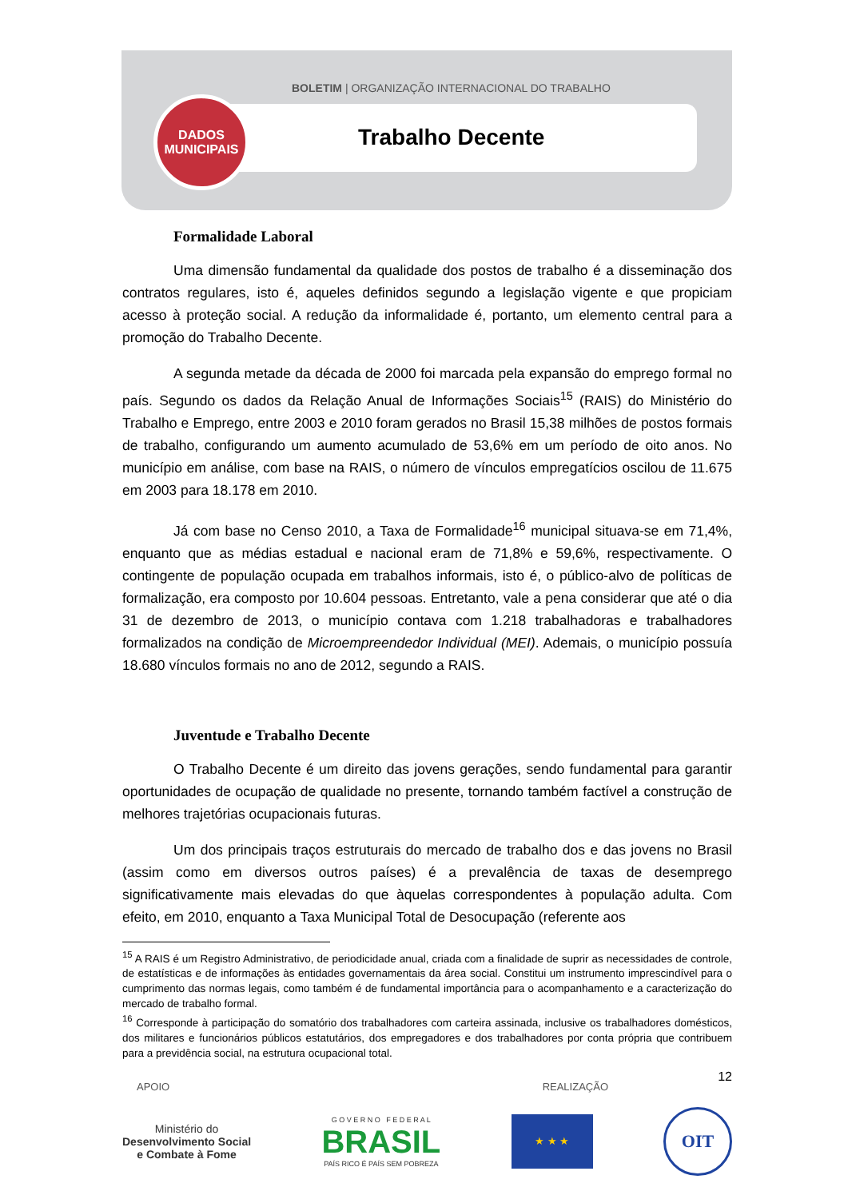BOLETIM | ORGANIZAÇÃO INTERNACIONAL DO TRABALHO
DADOS
MUNICIPAIS
Trabalho Decente
Formalidade Laboral
Uma dimensão fundamental da qualidade dos postos de trabalho é a disseminação dos contratos regulares, isto é, aqueles definidos segundo a legislação vigente e que propiciam acesso à proteção social. A redução da informalidade é, portanto, um elemento central para a promoção do Trabalho Decente.
A segunda metade da década de 2000 foi marcada pela expansão do emprego formal no país. Segundo os dados da Relação Anual de Informações Sociais<sup>15</sup> (RAIS) do Ministério do Trabalho e Emprego, entre 2003 e 2010 foram gerados no Brasil 15,38 milhões de postos formais de trabalho, configurando um aumento acumulado de 53,6% em um período de oito anos. No município em análise, com base na RAIS, o número de vínculos empregatícios oscilou de 11.675 em 2003 para 18.178 em 2010.
Já com base no Censo 2010, a Taxa de Formalidade<sup>16</sup> municipal situava-se em 71,4%, enquanto que as médias estadual e nacional eram de 71,8% e 59,6%, respectivamente. O contingente de população ocupada em trabalhos informais, isto é, o público-alvo de políticas de formalização, era composto por 10.604 pessoas. Entretanto, vale a pena considerar que até o dia 31 de dezembro de 2013, o município contava com 1.218 trabalhadoras e trabalhadores formalizados na condição de Microempreendedor Individual (MEI). Ademais, o município possuía 18.680 vínculos formais no ano de 2012, segundo a RAIS.
Juventude e Trabalho Decente
O Trabalho Decente é um direito das jovens gerações, sendo fundamental para garantir oportunidades de ocupação de qualidade no presente, tornando também factível a construção de melhores trajetórias ocupacionais futuras.
Um dos principais traços estruturais do mercado de trabalho dos e das jovens no Brasil (assim como em diversos outros países) é a prevalência de taxas de desemprego significativamente mais elevadas do que àquelas correspondentes à população adulta. Com efeito, em 2010, enquanto a Taxa Municipal Total de Desocupação (referente aos
<sup>15</sup> A RAIS é um Registro Administrativo, de periodicidade anual, criada com a finalidade de suprir as necessidades de controle, de estatísticas e de informações às entidades governamentais da área social. Constitui um instrumento imprescindível para o cumprimento das normas legais, como também é de fundamental importância para o acompanhamento e a caracterização do mercado de trabalho formal.
<sup>16</sup> Corresponde à participação do somatório dos trabalhadores com carteira assinada, inclusive os trabalhadores domésticos, dos militares e funcionários públicos estatutários, dos empregadores e dos trabalhadores por conta própria que contribuem para a previdência social, na estrutura ocupacional total.
12
APOIO REALIZAÇÃO
Ministério do
Desenvolvimento Social
e Combate à Fome
G O V E R N O F E D E R A L
BRASIL
PAÍS RICO É PAÍS SEM POBREZA
★ ★ ★
OIT